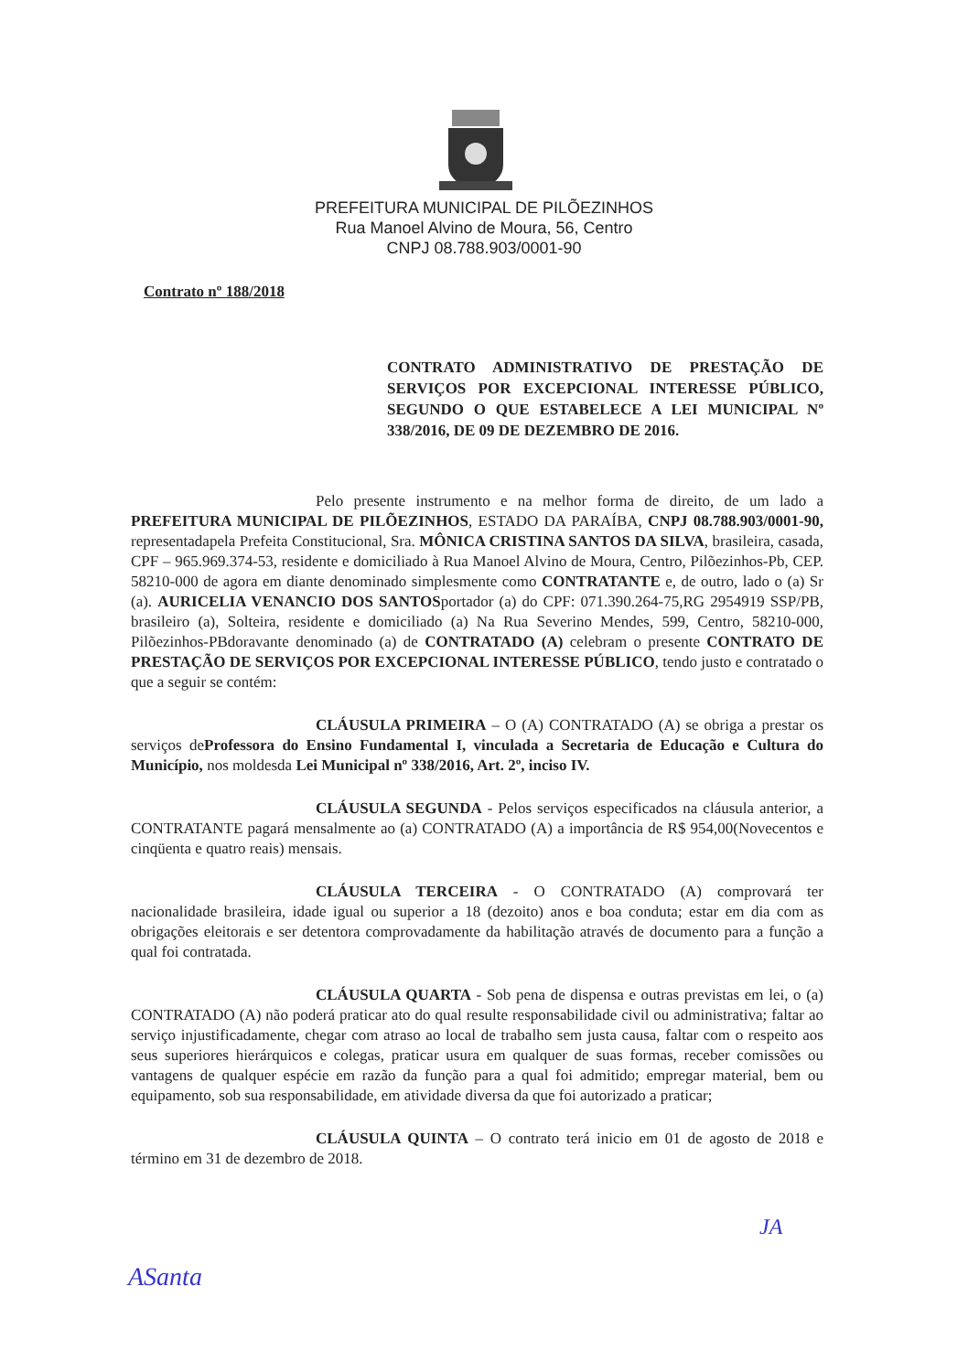PREFEITURA MUNICIPAL DE PILÕEZINHOS
Rua Manoel Alvino de Moura, 56, Centro
CNPJ 08.788.903/0001-90
Contrato nº 188/2018
CONTRATO ADMINISTRATIVO DE PRESTAÇÃO DE SERVIÇOS POR EXCEPCIONAL INTERESSE PÚBLICO, SEGUNDO O QUE ESTABELECE A LEI MUNICIPAL Nº 338/2016, DE 09 DE DEZEMBRO DE 2016.
Pelo presente instrumento e na melhor forma de direito, de um lado a PREFEITURA MUNICIPAL DE PILÕEZINHOS, ESTADO DA PARAÍBA, CNPJ 08.788.903/0001-90, representadapela Prefeita Constitucional, Sra. MÔNICA CRISTINA SANTOS DA SILVA, brasileira, casada, CPF – 965.969.374-53, residente e domiciliado à Rua Manoel Alvino de Moura, Centro, Pilõezinhos-Pb, CEP. 58210-000 de agora em diante denominado simplesmente como CONTRATANTE e, de outro, lado o (a) Sr (a). AURICELIA VENANCIO DOS SANTOSportador (a) do CPF: 071.390.264-75,RG 2954919 SSP/PB, brasileiro (a), Solteira, residente e domiciliado (a) Na Rua Severino Mendes, 599, Centro, 58210-000, Pilõezinhos-PBdoravante denominado (a) de CONTRATADO (A) celebram o presente CONTRATO DE PRESTAÇÃO DE SERVIÇOS POR EXCEPCIONAL INTERESSE PÚBLICO, tendo justo e contratado o que a seguir se contém:
CLÁUSULA PRIMEIRA – O (A) CONTRATADO (A) se obriga a prestar os serviços deProfessora do Ensino Fundamental I, vinculada a Secretaria de Educação e Cultura do Município, nos moldesda Lei Municipal nº 338/2016, Art. 2º, inciso IV.
CLÁUSULA SEGUNDA - Pelos serviços especificados na cláusula anterior, a CONTRATANTE pagará mensalmente ao (a) CONTRATADO (A) a importância de R$ 954,00(Novecentos e cinqüenta e quatro reais) mensais.
CLÁUSULA TERCEIRA - O CONTRATADO (A) comprovará ter nacionalidade brasileira, idade igual ou superior a 18 (dezoito) anos e boa conduta; estar em dia com as obrigações eleitorais e ser detentora comprovadamente da habilitação através de documento para a função a qual foi contratada.
CLÁUSULA QUARTA - Sob pena de dispensa e outras previstas em lei, o (a) CONTRATADO (A) não poderá praticar ato do qual resulte responsabilidade civil ou administrativa; faltar ao serviço injustificadamente, chegar com atraso ao local de trabalho sem justa causa, faltar com o respeito aos seus superiores hierárquicos e colegas, praticar usura em qualquer de suas formas, receber comissões ou vantagens de qualquer espécie em razão da função para a qual foi admitido; empregar material, bem ou equipamento, sob sua responsabilidade, em atividade diversa da que foi autorizado a praticar;
CLÁUSULA QUINTA – O contrato terá inicio em 01 de agosto de 2018 e término em 31 de dezembro de 2018.
JA
ASanta